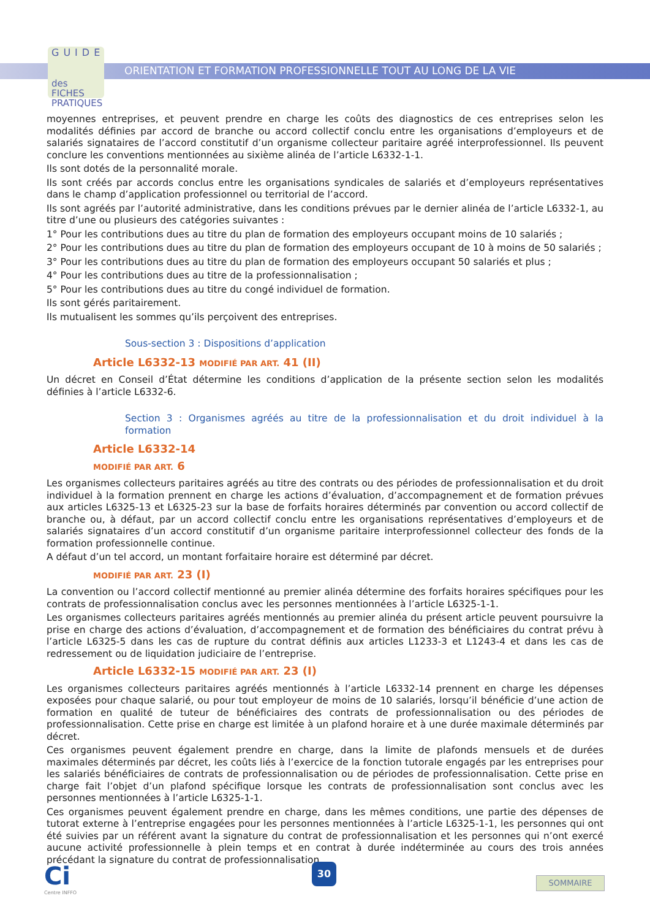GUIDE
des FICHES PRATIQUES
ORIENTATION ET FORMATION PROFESSIONNELLE TOUT AU LONG DE LA VIE
moyennes entreprises, et peuvent prendre en charge les coûts des diagnostics de ces entreprises selon les modalités définies par accord de branche ou accord collectif conclu entre les organisations d’employeurs et de salariés signataires de l’accord constitutif d’un organisme collecteur paritaire agréé interprofessionnel. Ils peuvent conclure les conventions mentionnées au sixième alinéa de l’article L6332-1-1.
Ils sont dotés de la personnalité morale.
Ils sont créés par accords conclus entre les organisations syndicales de salariés et d’employeurs représentatives dans le champ d’application professionnel ou territorial de l’accord.
Ils sont agréés par l’autorité administrative, dans les conditions prévues par le dernier alinéa de l’article L6332-1, au titre d’une ou plusieurs des catégories suivantes :
1° Pour les contributions dues au titre du plan de formation des employeurs occupant moins de 10 salariés ;
2° Pour les contributions dues au titre du plan de formation des employeurs occupant de 10 à moins de 50 salariés ;
3° Pour les contributions dues au titre du plan de formation des employeurs occupant 50 salariés et plus ;
4° Pour les contributions dues au titre de la professionnalisation ;
5° Pour les contributions dues au titre du congé individuel de formation.
Ils sont gérés paritairement.
Ils mutualisent les sommes qu’ils perçoivent des entreprises.
Sous-section 3 : Dispositions d’application
Article L6332-13 MODIFIÉ PAR ART. 41 (II)
Un décret en Conseil d’État détermine les conditions d’application de la présente section selon les modalités définies à l’article L6332-6.
Section 3 : Organismes agréés au titre de la professionnalisation et du droit individuel à la formation
Article L6332-14
MODIFIÉ PAR ART. 6
Les organismes collecteurs paritaires agréés au titre des contrats ou des périodes de professionnalisation et du droit individuel à la formation prennent en charge les actions d’évaluation, d’accompagnement et de formation prévues aux articles L6325-13 et L6325-23 sur la base de forfaits horaires déterminés par convention ou accord collectif de branche ou, à défaut, par un accord collectif conclu entre les organisations représentatives d’employeurs et de salariés signataires d’un accord constitutif d’un organisme paritaire interprofessionnel collecteur des fonds de la formation professionnelle continue.
A défaut d’un tel accord, un montant forfaitaire horaire est déterminé par décret.
MODIFIÉ PAR ART. 23 (I)
La convention ou l’accord collectif mentionné au premier alinéa détermine des forfaits horaires spécifiques pour les contrats de professionnalisation conclus avec les personnes mentionnées à l’article L6325-1-1.
Les organismes collecteurs paritaires agréés mentionnés au premier alinéa du présent article peuvent poursuivre la prise en charge des actions d’évaluation, d’accompagnement et de formation des bénéficiaires du contrat prévu à l’article L6325-5 dans les cas de rupture du contrat définis aux articles L1233-3 et L1243-4 et dans les cas de redressement ou de liquidation judiciaire de l’entreprise.
Article L6332-15 MODIFIÉ PAR ART. 23 (I)
Les organismes collecteurs paritaires agréés mentionnés à l’article L6332-14 prennent en charge les dépenses exposées pour chaque salarié, ou pour tout employeur de moins de 10 salariés, lorsqu’il bénéficie d’une action de formation en qualité de tuteur de bénéficiaires des contrats de professionnalisation ou des périodes de professionnalisation. Cette prise en charge est limitée à un plafond horaire et à une durée maximale déterminés par décret.
Ces organismes peuvent également prendre en charge, dans la limite de plafonds mensuels et de durées maximales déterminés par décret, les coûts liés à l’exercice de la fonction tutorale engagés par les entreprises pour les salariés bénéficiaires de contrats de professionnalisation ou de périodes de professionnalisation. Cette prise en charge fait l’objet d’un plafond spécifique lorsque les contrats de professionnalisation sont conclus avec les personnes mentionnées à l’article L6325-1-1.
Ces organismes peuvent également prendre en charge, dans les mêmes conditions, une partie des dépenses de tutorat externe à l’entreprise engagées pour les personnes mentionnées à l’article L6325-1-1, les personnes qui ont été suivies par un référent avant la signature du contrat de professionnalisation et les personnes qui n’ont exercé aucune activité professionnelle à plein temps et en contrat à durée indéterminée au cours des trois années précédant la signature du contrat de professionnalisation.
Ci
Centre INFFO
30
SOMMAIRE